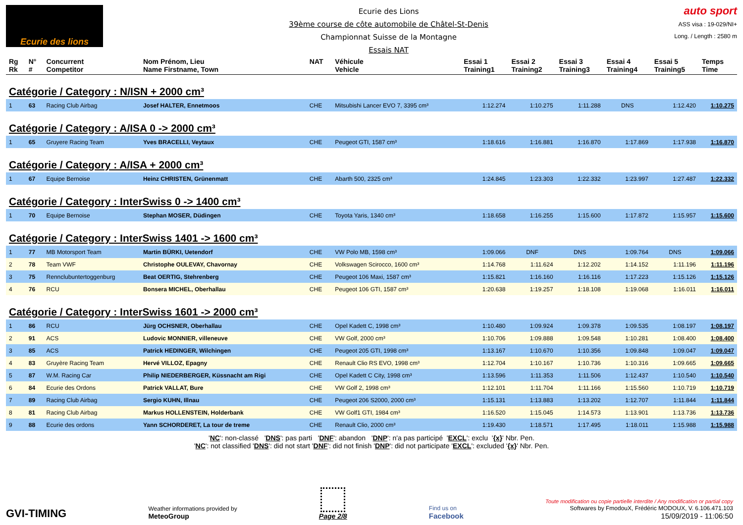Ecurie des lions
Ecurie des Lions
39ème course de côte automobile de Châtel-St-Denis
Championnat Suisse de la Montagne
Essais NAT
auto sport
ASS visa : 19-029/NI+
Long. / Length : 2580 m
| Rg Rk | N° # | Concurrent Competitor | Nom Prénom, Lieu Name Firstname, Town | NAT | Véhicule Vehicle | Essai 1 Training1 | Essai 2 Training2 | Essai 3 Training3 | Essai 4 Training4 | Essai 5 Training5 | Temps Time |
| --- | --- | --- | --- | --- | --- | --- | --- | --- | --- | --- | --- |
| Catégorie / Category : N/ISN + 2000 cm³ | | | | | | | | | | | |
| 1 | 63 | Racing Club Airbag | Josef HALTER, Ennetmoos | CHE | Mitsubishi Lancer EVO 7, 3395 cm³ | 1:12.274 | 1:10.275 | 1:11.288 | DNS | 1:12.420 | 1:10.275 |
| Catégorie / Category : A/ISA 0 -> 2000 cm³ | | | | | | | | | | | |
| 1 | 65 | Gruyere Racing Team | Yves BRACELLI, Veytaux | CHE | Peugeot GTI, 1587 cm³ | 1:18.616 | 1:16.881 | 1:16.870 | 1:17.869 | 1:17.938 | 1:16.870 |
| Catégorie / Category : A/ISA + 2000 cm³ | | | | | | | | | | | |
| 1 | 67 | Equipe Bernoise | Heinz CHRISTEN, Grünenmatt | CHE | Abarth 500, 2325 cm³ | 1:24.845 | 1:23.303 | 1:22.332 | 1:23.997 | 1:27.487 | 1:22.332 |
| Catégorie / Category : InterSwiss 0 -> 1400 cm³ | | | | | | | | | | | |
| 1 | 70 | Equipe Bernoise | Stephan MOSER, Düdingen | CHE | Toyota Yaris, 1340 cm³ | 1:18.658 | 1:16.255 | 1:15.600 | 1:17.872 | 1:15.957 | 1:15.600 |
| Catégorie / Category : InterSwiss 1401 -> 1600 cm³ | | | | | | | | | | | |
| 1 | 77 | MB Motorsport Team | Martin BÜRKI, Uetendorf | CHE | VW Polo MB, 1598 cm³ | 1:09.066 | DNF | DNS | 1:09.764 | DNS | 1:09.066 |
| 2 | 78 | Team VWF | Christophe OULEVAY, Chavornay | CHE | Volkswagen Scirocco, 1600 cm³ | 1:14.768 | 1:11.624 | 1:12.202 | 1:14.152 | 1:11.196 | 1:11.196 |
| 3 | 75 | Rennclubuntertoggenburg | Beat OERTIG, Stehrenberg | CHE | Peugeot 106 Maxi, 1587 cm³ | 1:15.821 | 1:16.160 | 1:16.116 | 1:17.223 | 1:15.126 | 1:15.126 |
| 4 | 76 | RCU | Bonsera MICHEL, Oberhallau | CHE | Peugeot 106 GTI, 1587 cm³ | 1:20.638 | 1:19.257 | 1:18.108 | 1:19.068 | 1:16.011 | 1:16.011 |
| Catégorie / Category : InterSwiss 1601 -> 2000 cm³ | | | | | | | | | | | |
| 1 | 86 | RCU | Jürg OCHSNER, Oberhallau | CHE | Opel Kadett C, 1998 cm³ | 1:10.480 | 1:09.924 | 1:09.378 | 1:09.535 | 1:08.197 | 1:08.197 |
| 2 | 91 | ACS | Ludovic MONNIER, villeneuve | CHE | VW Golf, 2000 cm³ | 1:10.706 | 1:09.888 | 1:09.548 | 1:10.281 | 1:08.400 | 1:08.400 |
| 3 | 85 | ACS | Patrick HEDINGER, Wilchingen | CHE | Peugeot 205 GTI, 1998 cm³ | 1:13.167 | 1:10.670 | 1:10.356 | 1:09.848 | 1:09.047 | 1:09.047 |
| 4 | 83 | Gruyère Racing Team | Hervé VILLOZ, Epagny | CHE | Renault Clio RS EVO, 1998 cm³ | 1:12.704 | 1:10.167 | 1:10.736 | 1:10.316 | 1:09.665 | 1:09.665 |
| 5 | 87 | W.M. Racing Car | Philip NIEDERBERGER, Küssnacht am Rigi | CHE | Opel Kadett C City, 1998 cm³ | 1:13.596 | 1:11.353 | 1:11.506 | 1:12.437 | 1:10.540 | 1:10.540 |
| 6 | 84 | Ecurie des Ordons | Patrick VALLAT, Bure | CHE | VW Golf 2, 1998 cm³ | 1:12.101 | 1:11.704 | 1:11.166 | 1:15.560 | 1:10.719 | 1:10.719 |
| 7 | 89 | Racing Club Airbag | Sergio KUHN, Illnau | CHE | Peugeot 206 S2000, 2000 cm³ | 1:15.131 | 1:13.883 | 1:13.202 | 1:12.707 | 1:11.844 | 1:11.844 |
| 8 | 81 | Racing Club Airbag | Markus HOLLENSTEIN, Holderbank | CHE | VW Golf1 GTI, 1984 cm³ | 1:16.520 | 1:15.045 | 1:14.573 | 1:13.901 | 1:13.736 | 1:13.736 |
| 9 | 88 | Ecurie des ordons | Yann SCHORDERET, La tour de treme | CHE | Renault Clio, 2000 cm³ | 1:19.430 | 1:18.571 | 1:17.495 | 1:18.011 | 1:15.988 | 1:15.988 |
'NC': non-classé 'DNS': pas parti 'DNF': abandon 'DNP': n'a pas participé 'EXCL': exclu '{x}' Nbr. Pen.
'NC': not classified 'DNS': did not start 'DNF': did not finish 'DNP': did not participate 'EXCL': excluded '{x}' Nbr. Pen.
GVI-TIMING
Weather informations provided by
MeteoGroup
Page 2/8
Find us on
Facebook
Toute modification ou copie partielle interdite / Any modification or partial copy
Softwares by FmodouX, Frédéric MODOUX, V. 6.106.471.103
15/09/2019 - 11:06:50